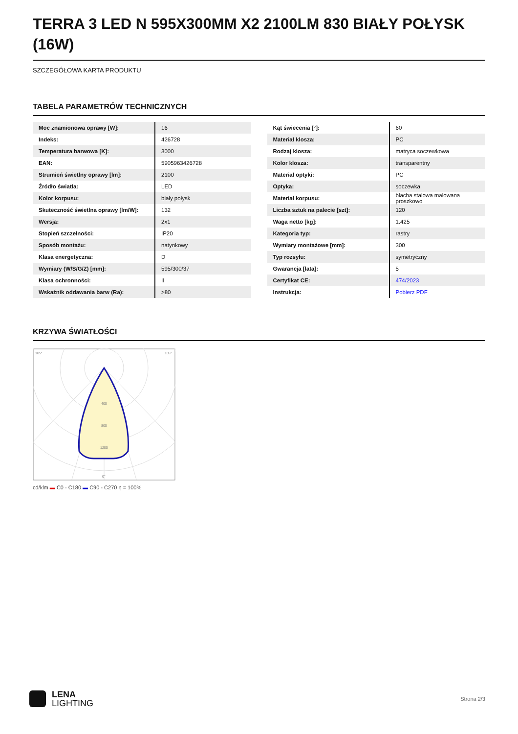TERRA 3 LED N 595X300MM X2 2100LM 830 BIAŁY POŁYSK (16W)
SZCZEGÓŁOWA KARTA PRODUKTU
TABELA PARAMETRÓW TECHNICZNYCH
| Moc znamionowa oprawy [W]: | 16 |
| Indeks: | 426728 |
| Temperatura barwowa [K]: | 3000 |
| EAN: | 5905963426728 |
| Strumień świetlny oprawy [lm]: | 2100 |
| Źródło światła: | LED |
| Kolor korpusu: | biały połysk |
| Skuteczność świetlna oprawy [lm/W]: | 132 |
| Wersja: | 2x1 |
| Stopień szczelności: | IP20 |
| Sposób montażu: | natynkowy |
| Klasa energetyczna: | D |
| Wymiary (W/S/G/Z) [mm]: | 595/300/37 |
| Klasa ochronności: | II |
| Wskaźnik oddawania barw (Ra): | >80 |
| Kąt świecenia [°]: | 60 |
| Materiał klosza: | PC |
| Rodzaj klosza: | matryca soczewkowa |
| Kolor klosza: | transparentny |
| Materiał optyki: | PC |
| Optyka: | soczewka |
| Materiał korpusu: | blacha stalowa malowana proszkowo |
| Liczba sztuk na palecie [szt]: | 120 |
| Waga netto [kg]: | 1.425 |
| Kategoria typ: | rastry |
| Wymiary montażowe [mm]: | 300 |
| Typ rozsyłu: | symetryczny |
| Gwarancja [lata]: | 5 |
| Certyfikat CE: | 474/2023 |
| Instrukcja: | Pobierz PDF |
KRZYWA ŚWIATŁOŚCI
400
800
1200
105°
105°
0°
cd/klm ▬ C0 - C180 ▬ C90 - C270 η = 100%
LENA
LIGHTING
Strona 2/3